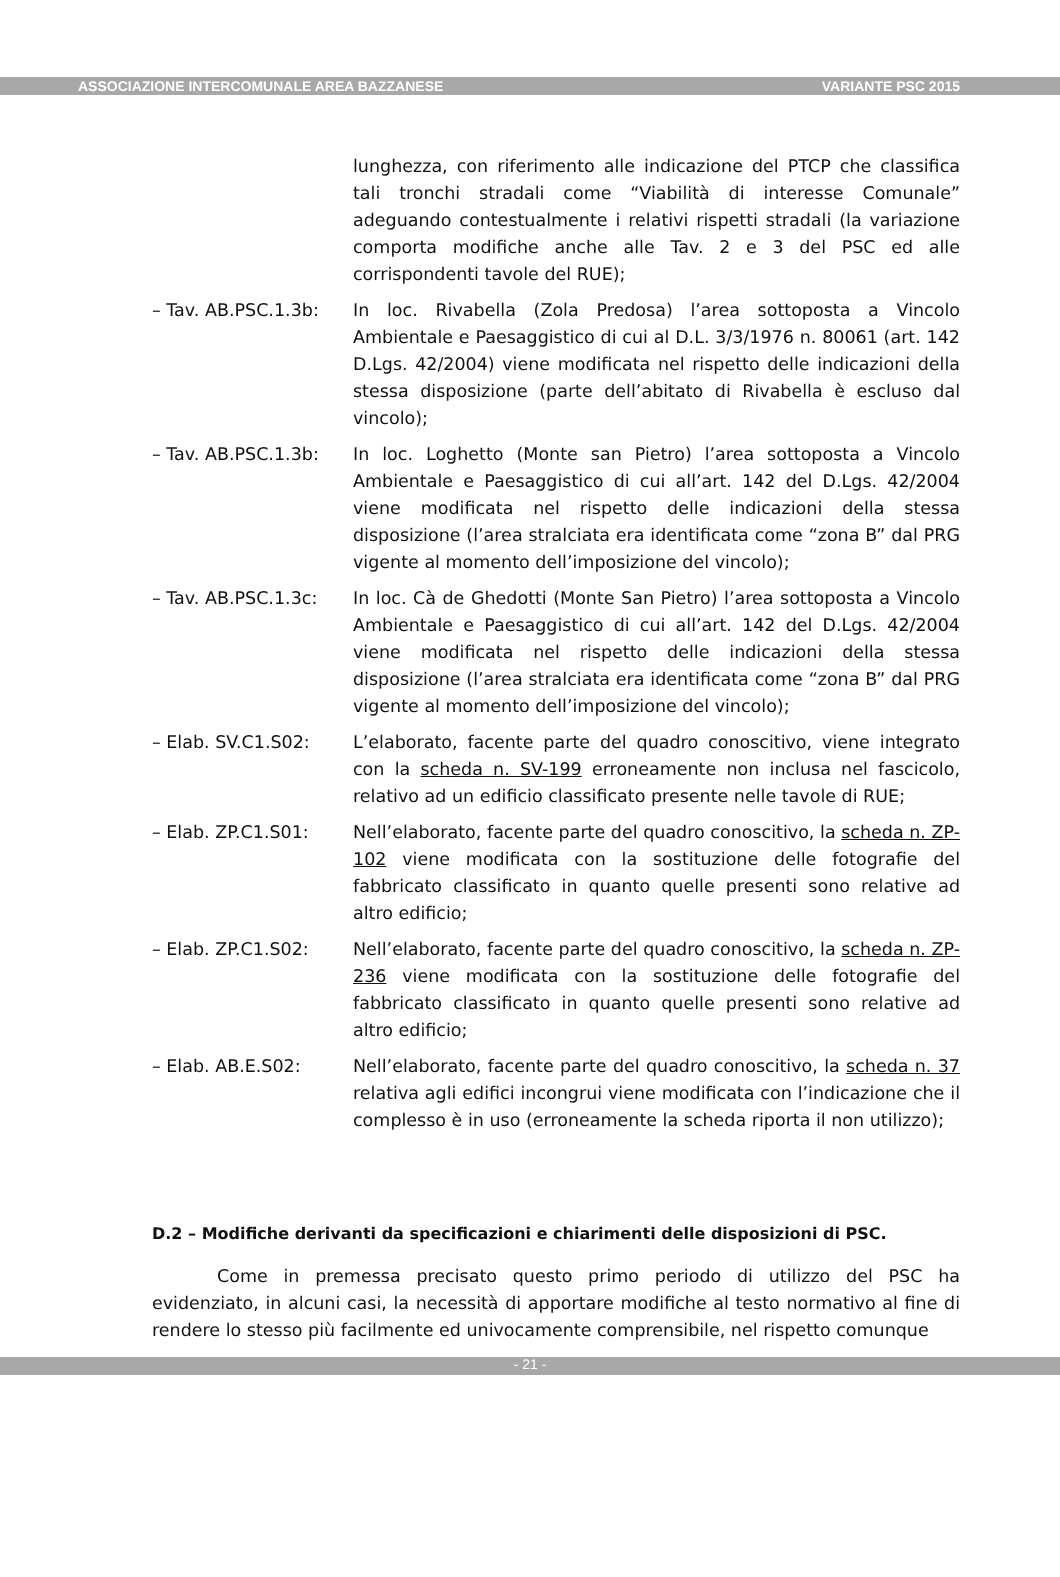ASSOCIAZIONE INTERCOMUNALE AREA BAZZANESE VARIANTE PSC 2015
lunghezza, con riferimento alle indicazione del PTCP che classifica tali tronchi stradali come “Viabilità di interesse Comunale” adeguando contestualmente i relativi rispetti stradali (la variazione comporta modifiche anche alle Tav. 2 e 3 del PSC ed alle corrispondenti tavole del RUE);
– Tav. AB.PSC.1.3b: In loc. Rivabella (Zola Predosa) l’area sottoposta a Vincolo Ambientale e Paesaggistico di cui al D.L. 3/3/1976 n. 80061 (art. 142 D.Lgs. 42/2004) viene modificata nel rispetto delle indicazioni della stessa disposizione (parte dell’abitato di Rivabella è escluso dal vincolo);
– Tav. AB.PSC.1.3b: In loc. Loghetto (Monte san Pietro) l’area sottoposta a Vincolo Ambientale e Paesaggistico di cui all’art. 142 del D.Lgs. 42/2004 viene modificata nel rispetto delle indicazioni della stessa disposizione (l’area stralciata era identificata come “zona B” dal PRG vigente al momento dell’imposizione del vincolo);
– Tav. AB.PSC.1.3c: In loc. Cà de Ghedotti (Monte San Pietro) l’area sottoposta a Vincolo Ambientale e Paesaggistico di cui all’art. 142 del D.Lgs. 42/2004 viene modificata nel rispetto delle indicazioni della stessa disposizione (l’area stralciata era identificata come “zona B” dal PRG vigente al momento dell’imposizione del vincolo);
– Elab. SV.C1.S02: L’elaborato, facente parte del quadro conoscitivo, viene integrato con la scheda n. SV-199 erroneamente non inclusa nel fascicolo, relativo ad un edificio classificato presente nelle tavole di RUE;
– Elab. ZP.C1.S01: Nell’elaborato, facente parte del quadro conoscitivo, la scheda n. ZP-102 viene modificata con la sostituzione delle fotografie del fabbricato classificato in quanto quelle presenti sono relative ad altro edificio;
– Elab. ZP.C1.S02: Nell’elaborato, facente parte del quadro conoscitivo, la scheda n. ZP-236 viene modificata con la sostituzione delle fotografie del fabbricato classificato in quanto quelle presenti sono relative ad altro edificio;
– Elab. AB.E.S02: Nell’elaborato, facente parte del quadro conoscitivo, la scheda n. 37 relativa agli edifici incongrui viene modificata con l’indicazione che il complesso è in uso (erroneamente la scheda riporta il non utilizzo);
D.2 – Modifiche derivanti da specificazioni e chiarimenti delle disposizioni di PSC.
Come in premessa precisato questo primo periodo di utilizzo del PSC ha evidenziato, in alcuni casi, la necessità di apportare modifiche al testo normativo al fine di rendere lo stesso più facilmente ed univocamente comprensibile, nel rispetto comunque
- 21 -